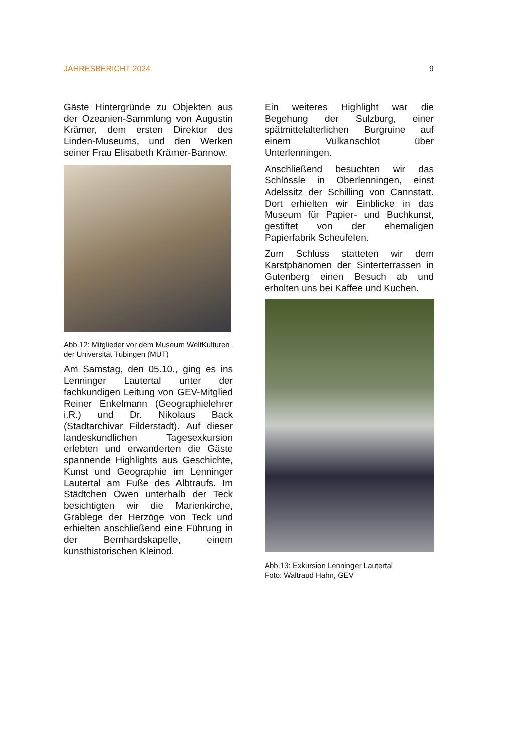JAHRESBERICHT 2024 9
Gäste Hintergründe zu Objekten aus der Ozeanien-Sammlung von Augustin Krämer, dem ersten Direktor des Linden-Museums, und den Werken seiner Frau Elisabeth Krämer-Bannow.
Abb.12: Mitglieder vor dem Museum WeltKulturen der Universität Tübingen (MUT)
Am Samstag, den 05.10., ging es ins Lenninger Lautertal unter der fachkundigen Leitung von GEV-Mitglied Reiner Enkelmann (Geographielehrer i.R.) und Dr. Nikolaus Back (Stadtarchivar Filderstadt). Auf dieser landeskundlichen Tagesexkursion erlebten und erwanderten die Gäste spannende Highlights aus Geschichte, Kunst und Geographie im Lenninger Lautertal am Fuße des Albtraufs. Im Städtchen Owen unterhalb der Teck besichtigten wir die Marienkirche, Grablege der Herzöge von Teck und erhielten anschließend eine Führung in der Bernhardskapelle, einem kunsthistorischen Kleinod.
Ein weiteres Highlight war die Begehung der Sulzburg, einer spätmittelalterlichen Burgruine auf einem Vulkanschlot über Unterlenningen.
Anschließend besuchten wir das Schlössle in Oberlenningen, einst Adelssitz der Schilling von Cannstatt. Dort erhielten wir Einblicke in das Museum für Papier- und Buchkunst, gestiftet von der ehemaligen Papierfabrik Scheufelen.
Zum Schluss statteten wir dem Karstphänomen der Sinterterrassen in Gutenberg einen Besuch ab und erholten uns bei Kaffee und Kuchen.
Abb.13: Exkursion Lenninger Lautertal
Foto: Waltraud Hahn, GEV